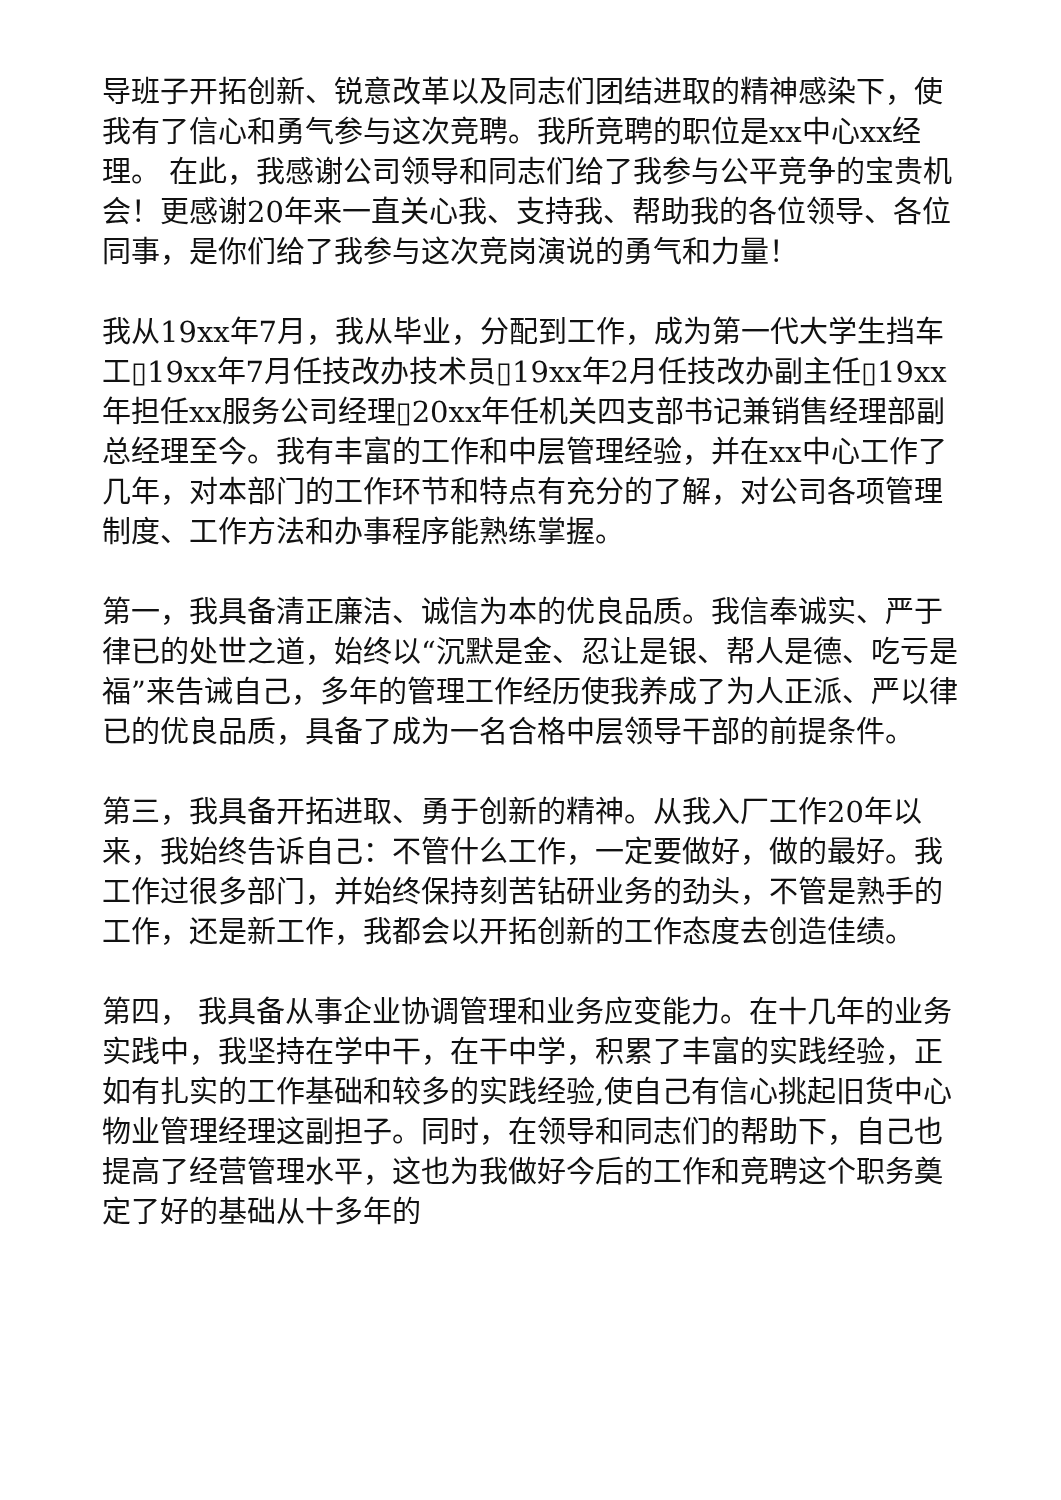导班子开拓创新、锐意改革以及同志们团结进取的精神感染下，使我有了信心和勇气参与这次竞聘。我所竞聘的职位是xx中心xx经理。 在此，我感谢公司领导和同志们给了我参与公平竞争的宝贵机会！更感谢20年来一直关心我、支持我、帮助我的各位领导、各位同事，是你们给了我参与这次竞岗演说的勇气和力量！
我从19xx年7月，我从毕业，分配到工作，成为第一代大学生挡车工▯19xx年7月任技改办技术员▯19xx年2月任技改办副主任▯19xx年担任xx服务公司经理▯20xx年任机关四支部书记兼销售经理部副总经理至今。我有丰富的工作和中层管理经验，并在xx中心工作了几年，对本部门的工作环节和特点有充分的了解，对公司各项管理制度、工作方法和办事程序能熟练掌握。
第一，我具备清正廉洁、诚信为本的优良品质。我信奉诚实、严于律已的处世之道，始终以“沉默是金、忍让是银、帮人是德、吃亏是福”来告诫自己，多年的管理工作经历使我养成了为人正派、严以律已的优良品质，具备了成为一名合格中层领导干部的前提条件。
第三，我具备开拓进取、勇于创新的精神。从我入厂工作20年以来，我始终告诉自己：不管什么工作，一定要做好，做的最好。我工作过很多部门，并始终保持刻苦钻研业务的劲头，不管是熟手的工作，还是新工作，我都会以开拓创新的工作态度去创造佳绩。
第四， 我具备从事企业协调管理和业务应变能力。在十几年的业务实践中，我坚持在学中干，在干中学，积累了丰富的实践经验，正如有扎实的工作基础和较多的实践经验,使自己有信心挑起旧货中心物业管理经理这副担子。同时，在领导和同志们的帮助下，自己也提高了经营管理水平，这也为我做好今后的工作和竞聘这个职务奠定了好的基础从十多年的